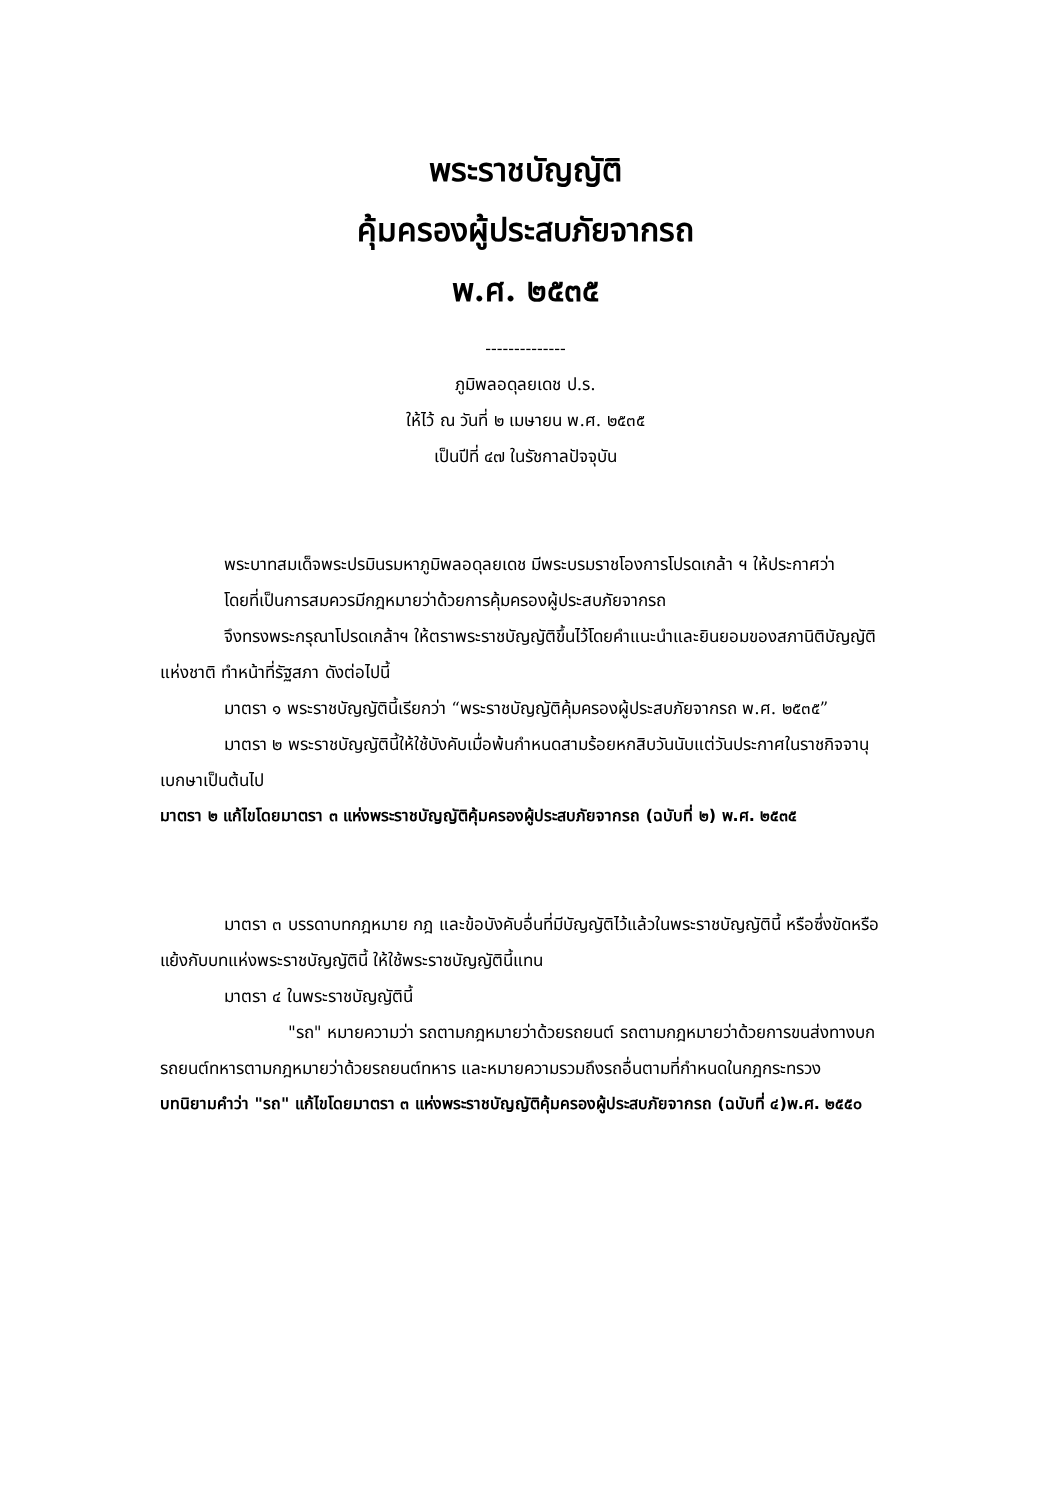พระราชบัญญัติ
คุ้มครองผู้ประสบภัยจากรถ
พ.ศ. ๒๕๓๕
--------------
ภูมิพลอดุลยเดช ป.ร.
ให้ไว้ ณ วันที่ ๒ เมษายน พ.ศ. ๒๕๓๕
เป็นปีที่ ๔๗ ในรัชกาลปัจจุบัน
พระบาทสมเด็จพระปรมินรมหาภูมิพลอดุลยเดช มีพระบรมราชโองการโปรดเกล้า ฯ ให้ประกาศว่า
โดยที่เป็นการสมควรมีกฎหมายว่าด้วยการคุ้มครองผู้ประสบภัยจากรถ
จึงทรงพระกรุณาโปรดเกล้าฯ ให้ตราพระราชบัญญัติขึ้นไว้โดยคำแนะนำและยินยอมของสภานิติบัญญัติแห่งชาติ ทำหน้าที่รัฐสภา ดังต่อไปนี้
มาตรา ๑ พระราชบัญญัตินี้เรียกว่า “พระราชบัญญัติคุ้มครองผู้ประสบภัยจากรถ พ.ศ. ๒๕๓๕”
มาตรา ๒ พระราชบัญญัตินี้ให้ใช้บังคับเมื่อพ้นกำหนดสามร้อยหกสิบวันนับแต่วันประกาศในราชกิจจานุเบกษาเป็นต้นไป
มาตรา ๒ แก้ไขโดยมาตรา ๓ แห่งพระราชบัญญัติคุ้มครองผู้ประสบภัยจากรถ (ฉบับที่ ๒) พ.ศ. ๒๕๓๕
มาตรา ๓ บรรดาบทกฎหมาย กฎ และข้อบังคับอื่นที่มีบัญญัติไว้แล้วในพระราชบัญญัตินี้ หรือซึ่งขัดหรือแย้งกับบทแห่งพระราชบัญญัตินี้ ให้ใช้พระราชบัญญัตินี้แทน
มาตรา ๔ ในพระราชบัญญัตินี้
"รถ" หมายความว่า รถตามกฎหมายว่าด้วยรถยนต์ รถตามกฎหมายว่าด้วยการขนส่งทางบก รถยนต์ทหารตามกฎหมายว่าด้วยรถยนต์ทหาร และหมายความรวมถึงรถอื่นตามที่กำหนดในกฎกระทรวง
บทนิยามคำว่า "รถ" แก้ไขโดยมาตรา ๓ แห่งพระราชบัญญัติคุ้มครองผู้ประสบภัยจากรถ (ฉบับที่ ๔)พ.ศ. ๒๕๕๐